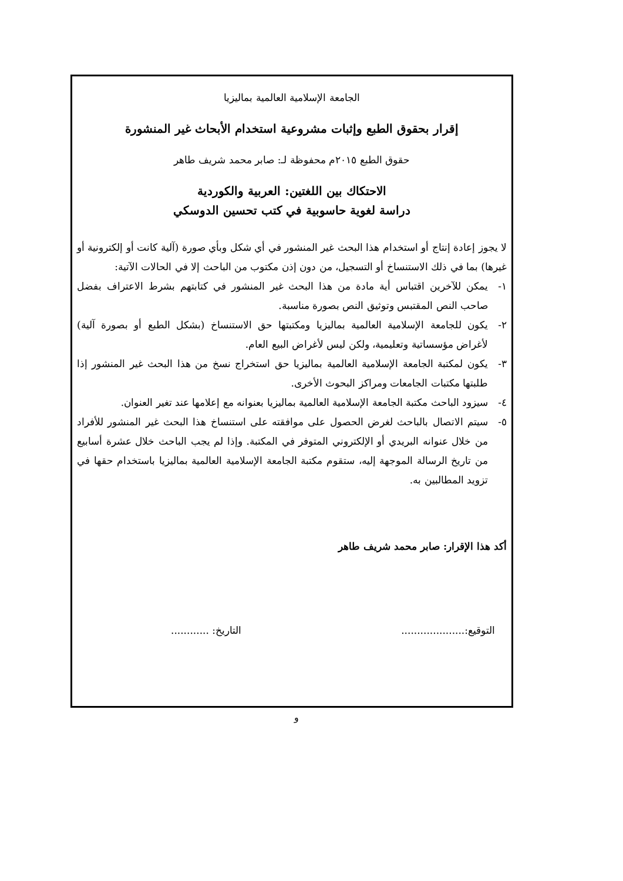الجامعة الإسلامية العالمية بماليزيا
إقرار بحقوق الطبع وإثبات مشروعية استخدام الأبحاث غير المنشورة
حقوق الطبع ٢٠١٥م محفوظة لـ: صابر محمد شريف طاهر
الاحتكاك بين اللغتين: العربية والكوردية
دراسة لغوية حاسوبية في كتب تحسين الدوسكي
لا يجوز إعادة إنتاج أو استخدام هذا البحث غير المنشور في أي شكل وبأي صورة (آلية كانت أو إلكترونية أو غيرها) بما في ذلك الاستنساخ أو التسجيل، من دون إذن مكتوب من الباحث إلا في الحالات الآتية:
١- يمكن للآخرين اقتباس أية مادة من هذا البحث غير المنشور في كتابتهم بشرط الاعتراف بفضل صاحب النص المقتبس وتوثيق النص بصورة مناسبة.
٢- يكون للجامعة الإسلامية العالمية بماليزيا ومكتبتها حق الاستنساخ (بشكل الطبع أو بصورة آلية) لأغراض مؤسساتية وتعليمية، ولكن ليس لأغراض البيع العام.
٣- يكون لمكتبة الجامعة الإسلامية العالمية بماليزيا حق استخراج نسخ من هذا البحث غير المنشور إذا طلبتها مكتبات الجامعات ومراكز البحوث الأخرى.
٤- سيزود الباحث مكتبة الجامعة الإسلامية العالمية بماليزيا بعنوانه مع إعلامها عند تغير العنوان.
٥- سيتم الاتصال بالباحث لغرض الحصول على موافقته على استنساخ هذا البحث غير المنشور للأفراد من خلال عنوانه البريدي أو الإلكتروني المتوفر في المكتبة. وإذا لم يجب الباحث خلال عشرة أسابيع من تاريخ الرسالة الموجهة إليه، ستقوم مكتبة الجامعة الإسلامية العالمية بماليزيا باستخدام حقها في تزويد المطالبين به.
أكد هذا الإقرار: صابر محمد شريف طاهر
التوقيع:.................... التاريخ: ............
و